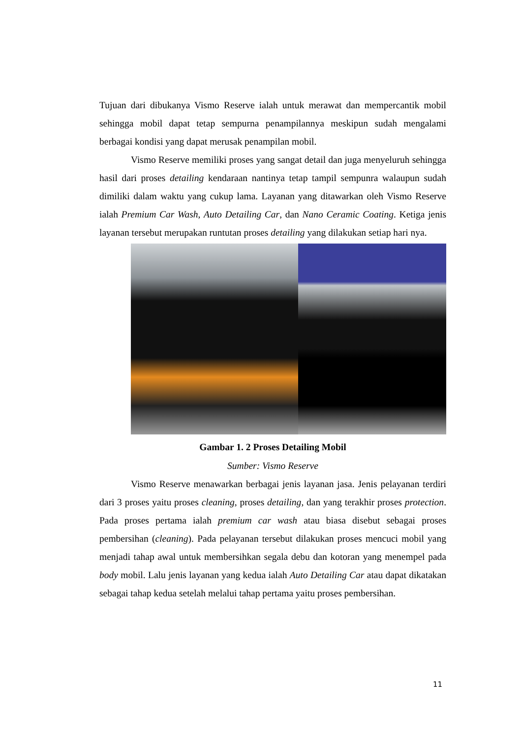Tujuan dari dibukanya Vismo Reserve ialah untuk merawat dan mempercantik mobil sehingga mobil dapat tetap sempurna penampilannya meskipun sudah mengalami berbagai kondisi yang dapat merusak penampilan mobil.
Vismo Reserve memiliki proses yang sangat detail dan juga menyeluruh sehingga hasil dari proses detailing kendaraan nantinya tetap tampil sempunra walaupun sudah dimiliki dalam waktu yang cukup lama. Layanan yang ditawarkan oleh Vismo Reserve ialah Premium Car Wash, Auto Detailing Car, dan Nano Ceramic Coating. Ketiga jenis layanan tersebut merupakan runtutan proses detailing yang dilakukan setiap hari nya.
Gambar 1. 2 Proses Detailing Mobil
Sumber: Vismo Reserve
Vismo Reserve menawarkan berbagai jenis layanan jasa. Jenis pelayanan terdiri dari 3 proses yaitu proses cleaning, proses detailing, dan yang terakhir proses protection. Pada proses pertama ialah premium car wash atau biasa disebut sebagai proses pembersihan (cleaning). Pada pelayanan tersebut dilakukan proses mencuci mobil yang menjadi tahap awal untuk membersihkan segala debu dan kotoran yang menempel pada body mobil. Lalu jenis layanan yang kedua ialah Auto Detailing Car atau dapat dikatakan sebagai tahap kedua setelah melalui tahap pertama yaitu proses pembersihan.
11